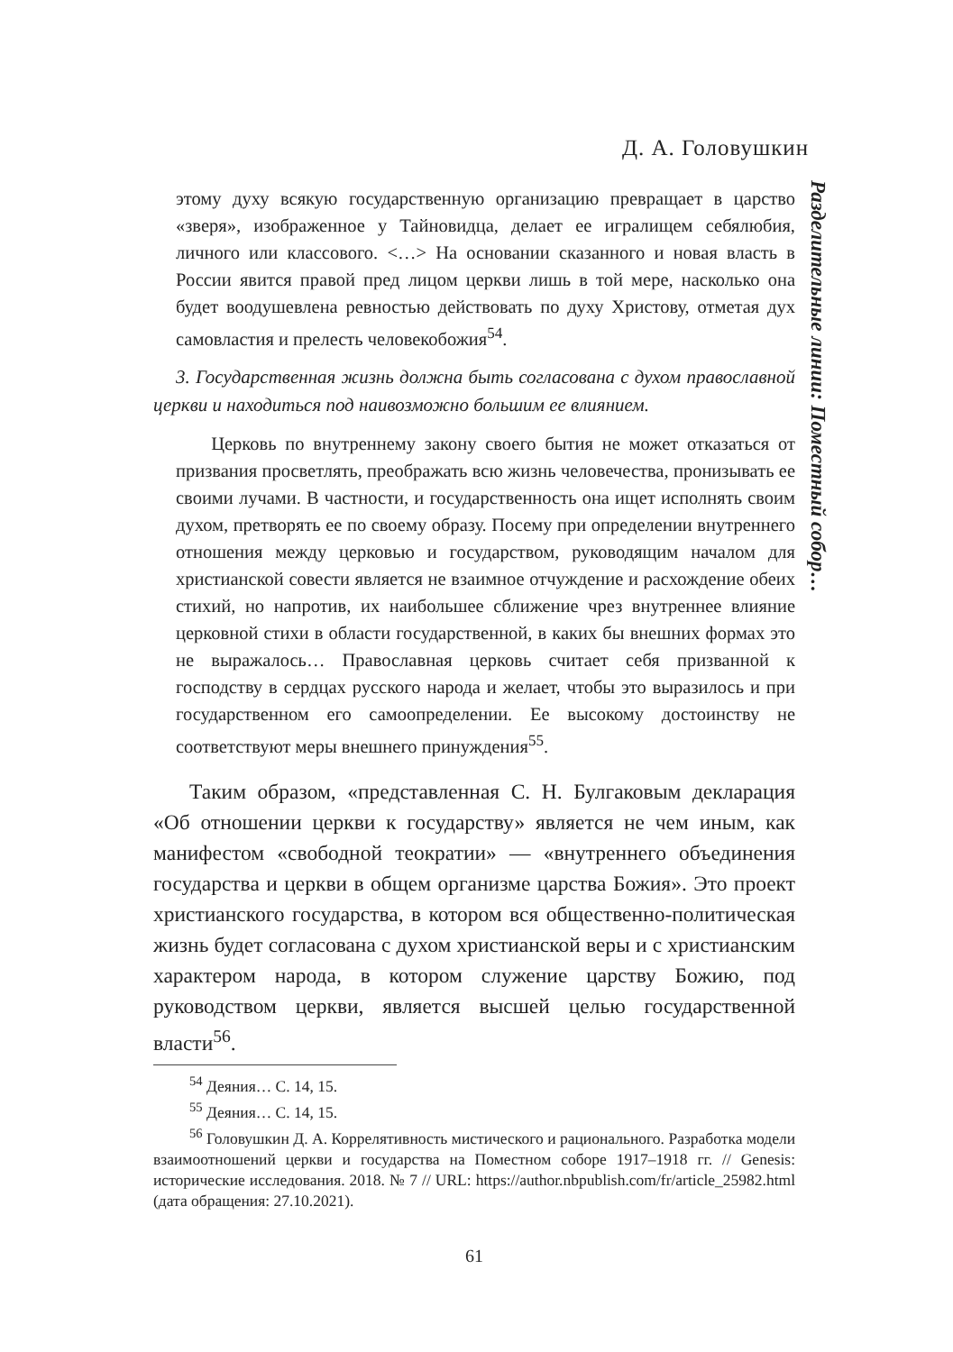Д. А. Головушкин
Разделительные линии: Поместный собор…
этому духу всякую государственную организацию превращает в царство «зверя», изображенное у Тайновидца, делает ее игралищем себялюбия, личного или классового. <…> На основании сказанного и новая власть в России явится правой пред лицом церкви лишь в той мере, насколько она будет воодушевлена ревностью действовать по духу Христову, отметая дух самовластия и прелесть человекобожия<sup>54</sup>.
3. Государственная жизнь должна быть согласована с духом православной церкви и находиться под наивозможно большим ее влиянием.
Церковь по внутреннему закону своего бытия не может отказаться от призвания просветлять, преображать всю жизнь человечества, пронизывать ее своими лучами. В частности, и государственность она ищет исполнять своим духом, претворять ее по своему образу. Посему при определении внутреннего отношения между церковью и государством, руководящим началом для христианской совести является не взаимное отчуждение и расхождение обеих стихий, но напротив, их наибольшее сближение чрез внутреннее влияние церковной стихи в области государственной, в каких бы внешних формах это не выражалось… Православная церковь считает себя призванной к господству в сердцах русского народа и желает, чтобы это выразилось и при государственном его самоопределении. Ее высокому достоинству не соответствуют меры внешнего принуждения<sup>55</sup>.
Таким образом, «представленная С. Н. Булгаковым декларация «Об отношении церкви к государству» является не чем иным, как манифестом «свободной теократии» — «внутреннего объединения государства и церкви в общем организме царства Божия». Это проект христианского государства, в котором вся общественно-политическая жизнь будет согласована с духом христианской веры и с христианским характером народа, в котором служение царству Божию, под руководством церкви, является высшей целью государственной власти<sup>56</sup>.
<sup>54</sup> Деяния… С. 14, 15.
<sup>55</sup> Деяния… С. 14, 15.
<sup>56</sup> Головушкин Д. А. Коррелятивность мистического и рационального. Разработка модели взаимоотношений церкви и государства на Поместном соборе 1917–1918 гг. // Genesis: исторические исследования. 2018. № 7 // URL: https://author.nbpublish.com/fr/article_25982.html (дата обращения: 27.10.2021).
61